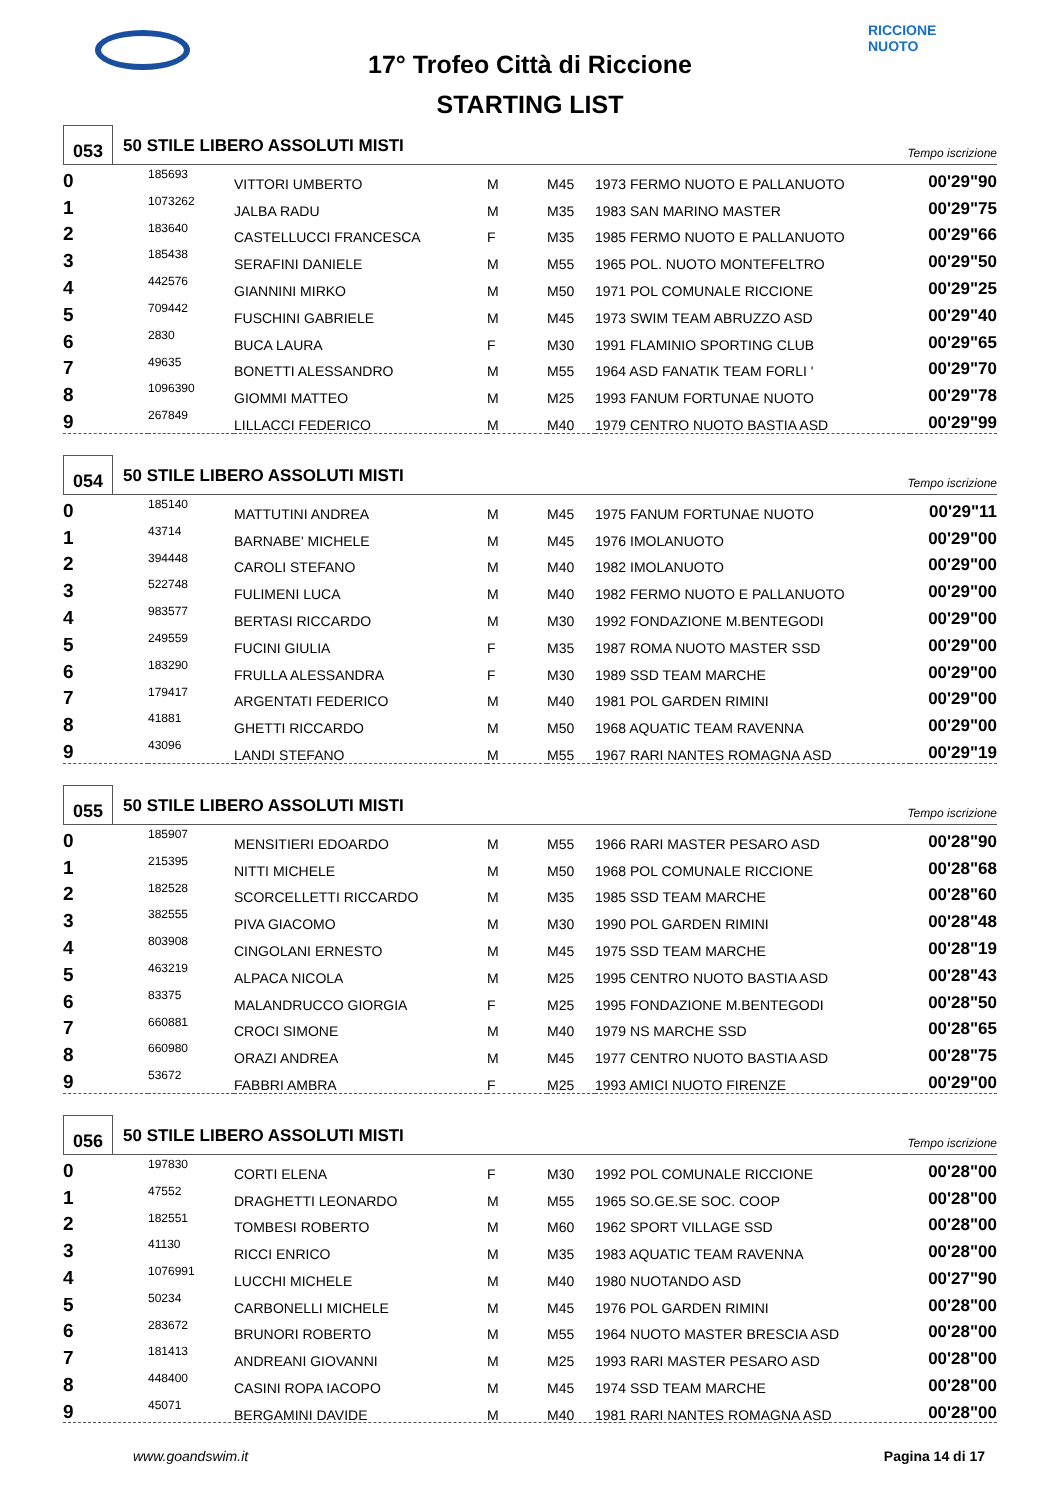RICCIONE
NUOTO
17° Trofeo Città di Riccione
STARTING LIST
053
50 STILE LIBERO ASSOLUTI MISTI
Tempo iscrizione
| 0 | 185693 | VITTORI UMBERTO | M | M45 | 1973 FERMO NUOTO E PALLANUOTO | 00'29"90 |
| 1 | 1073262 | JALBA RADU | M | M35 | 1983 SAN MARINO MASTER | 00'29"75 |
| 2 | 183640 | CASTELLUCCI FRANCESCA | F | M35 | 1985 FERMO NUOTO E PALLANUOTO | 00'29"66 |
| 3 | 185438 | SERAFINI DANIELE | M | M55 | 1965 POL. NUOTO MONTEFELTRO | 00'29"50 |
| 4 | 442576 | GIANNINI MIRKO | M | M50 | 1971 POL COMUNALE RICCIONE | 00'29"25 |
| 5 | 709442 | FUSCHINI GABRIELE | M | M45 | 1973 SWIM TEAM ABRUZZO ASD | 00'29"40 |
| 6 | 2830 | BUCA LAURA | F | M30 | 1991 FLAMINIO SPORTING CLUB | 00'29"65 |
| 7 | 49635 | BONETTI ALESSANDRO | M | M55 | 1964 ASD FANATIK TEAM FORLI ' | 00'29"70 |
| 8 | 1096390 | GIOMMI MATTEO | M | M25 | 1993 FANUM FORTUNAE NUOTO | 00'29"78 |
| 9 | 267849 | LILLACCI FEDERICO | M | M40 | 1979 CENTRO NUOTO BASTIA ASD | 00'29"99 |
054
50 STILE LIBERO ASSOLUTI MISTI
Tempo iscrizione
| 0 | 185140 | MATTUTINI ANDREA | M | M45 | 1975 FANUM FORTUNAE NUOTO | 00'29"11 |
| 1 | 43714 | BARNABE' MICHELE | M | M45 | 1976 IMOLANUOTO | 00'29"00 |
| 2 | 394448 | CAROLI STEFANO | M | M40 | 1982 IMOLANUOTO | 00'29"00 |
| 3 | 522748 | FULIMENI LUCA | M | M40 | 1982 FERMO NUOTO E PALLANUOTO | 00'29"00 |
| 4 | 983577 | BERTASI RICCARDO | M | M30 | 1992 FONDAZIONE M.BENTEGODI | 00'29"00 |
| 5 | 249559 | FUCINI GIULIA | F | M35 | 1987 ROMA NUOTO MASTER SSD | 00'29"00 |
| 6 | 183290 | FRULLA ALESSANDRA | F | M30 | 1989 SSD TEAM MARCHE | 00'29"00 |
| 7 | 179417 | ARGENTATI FEDERICO | M | M40 | 1981 POL GARDEN RIMINI | 00'29"00 |
| 8 | 41881 | GHETTI RICCARDO | M | M50 | 1968 AQUATIC TEAM RAVENNA | 00'29"00 |
| 9 | 43096 | LANDI STEFANO | M | M55 | 1967 RARI NANTES ROMAGNA ASD | 00'29"19 |
055
50 STILE LIBERO ASSOLUTI MISTI
Tempo iscrizione
| 0 | 185907 | MENSITIERI EDOARDO | M | M55 | 1966 RARI MASTER PESARO ASD | 00'28"90 |
| 1 | 215395 | NITTI MICHELE | M | M50 | 1968 POL COMUNALE RICCIONE | 00'28"68 |
| 2 | 182528 | SCORCELLETTI RICCARDO | M | M35 | 1985 SSD TEAM MARCHE | 00'28"60 |
| 3 | 382555 | PIVA GIACOMO | M | M30 | 1990 POL GARDEN RIMINI | 00'28"48 |
| 4 | 803908 | CINGOLANI ERNESTO | M | M45 | 1975 SSD TEAM MARCHE | 00'28"19 |
| 5 | 463219 | ALPACA NICOLA | M | M25 | 1995 CENTRO NUOTO BASTIA ASD | 00'28"43 |
| 6 | 83375 | MALANDRUCCO GIORGIA | F | M25 | 1995 FONDAZIONE M.BENTEGODI | 00'28"50 |
| 7 | 660881 | CROCI SIMONE | M | M40 | 1979 NS MARCHE SSD | 00'28"65 |
| 8 | 660980 | ORAZI ANDREA | M | M45 | 1977 CENTRO NUOTO BASTIA ASD | 00'28"75 |
| 9 | 53672 | FABBRI AMBRA | F | M25 | 1993 AMICI NUOTO FIRENZE | 00'29"00 |
056
50 STILE LIBERO ASSOLUTI MISTI
Tempo iscrizione
| 0 | 197830 | CORTI ELENA | F | M30 | 1992 POL COMUNALE RICCIONE | 00'28"00 |
| 1 | 47552 | DRAGHETTI LEONARDO | M | M55 | 1965 SO.GE.SE SOC. COOP | 00'28"00 |
| 2 | 182551 | TOMBESI ROBERTO | M | M60 | 1962 SPORT VILLAGE SSD | 00'28"00 |
| 3 | 41130 | RICCI ENRICO | M | M35 | 1983 AQUATIC TEAM RAVENNA | 00'28"00 |
| 4 | 1076991 | LUCCHI MICHELE | M | M40 | 1980 NUOTANDO ASD | 00'27"90 |
| 5 | 50234 | CARBONELLI MICHELE | M | M45 | 1976 POL GARDEN RIMINI | 00'28"00 |
| 6 | 283672 | BRUNORI ROBERTO | M | M55 | 1964 NUOTO MASTER BRESCIA ASD | 00'28"00 |
| 7 | 181413 | ANDREANI GIOVANNI | M | M25 | 1993 RARI MASTER PESARO ASD | 00'28"00 |
| 8 | 448400 | CASINI ROPA IACOPO | M | M45 | 1974 SSD TEAM MARCHE | 00'28"00 |
| 9 | 45071 | BERGAMINI DAVIDE | M | M40 | 1981 RARI NANTES ROMAGNA ASD | 00'28"00 |
www.goandswim.it Pagina 14 di 17